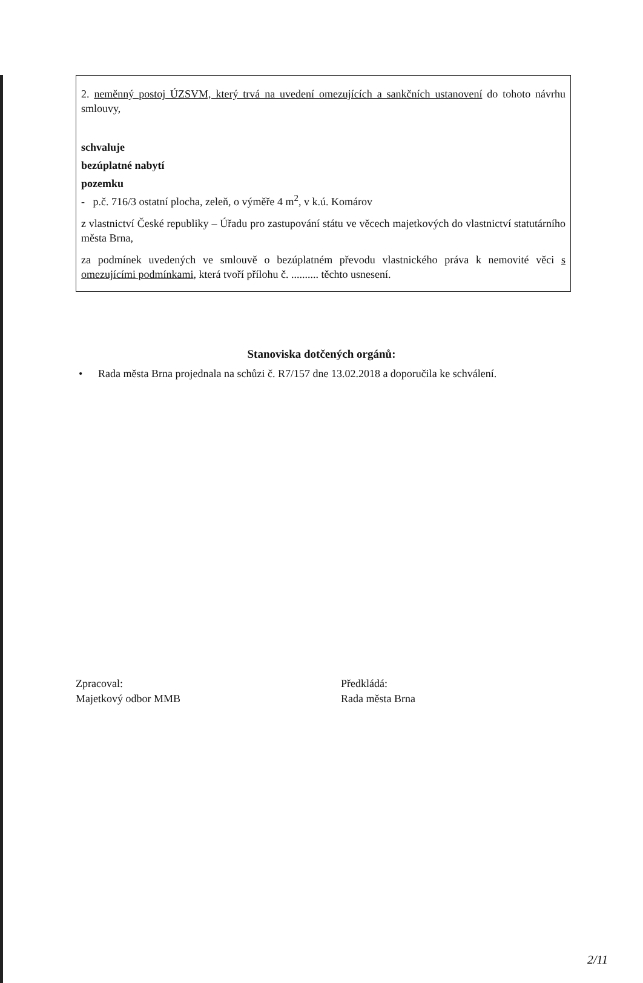2. neměnný postoj ÚZSVM, který trvá na uvedení omezujících a sankčních ustanovení do tohoto návrhu smlouvy,
schvaluje
bezúplatné nabytí
pozemku
- p.č. 716/3 ostatní plocha, zeleň, o výměře 4 m<sup>2</sup>, v k.ú. Komárov
z vlastnictví České republiky – Úřadu pro zastupování státu ve věcech majetkových do vlastnictví statutárního města Brna,
za podmínek uvedených ve smlouvě o bezúplatném převodu vlastnického práva k nemovité věci s omezujícími podmínkami, která tvoří přílohu č. .......... těchto usnesení.
Stanoviska dotčených orgánů:
• Rada města Brna projednala na schůzi č. R7/157 dne 13.02.2018 a doporučila ke schválení.
Zpracoval:
Majetkový odbor MMB
Předkládá:
Rada města Brna
2/11